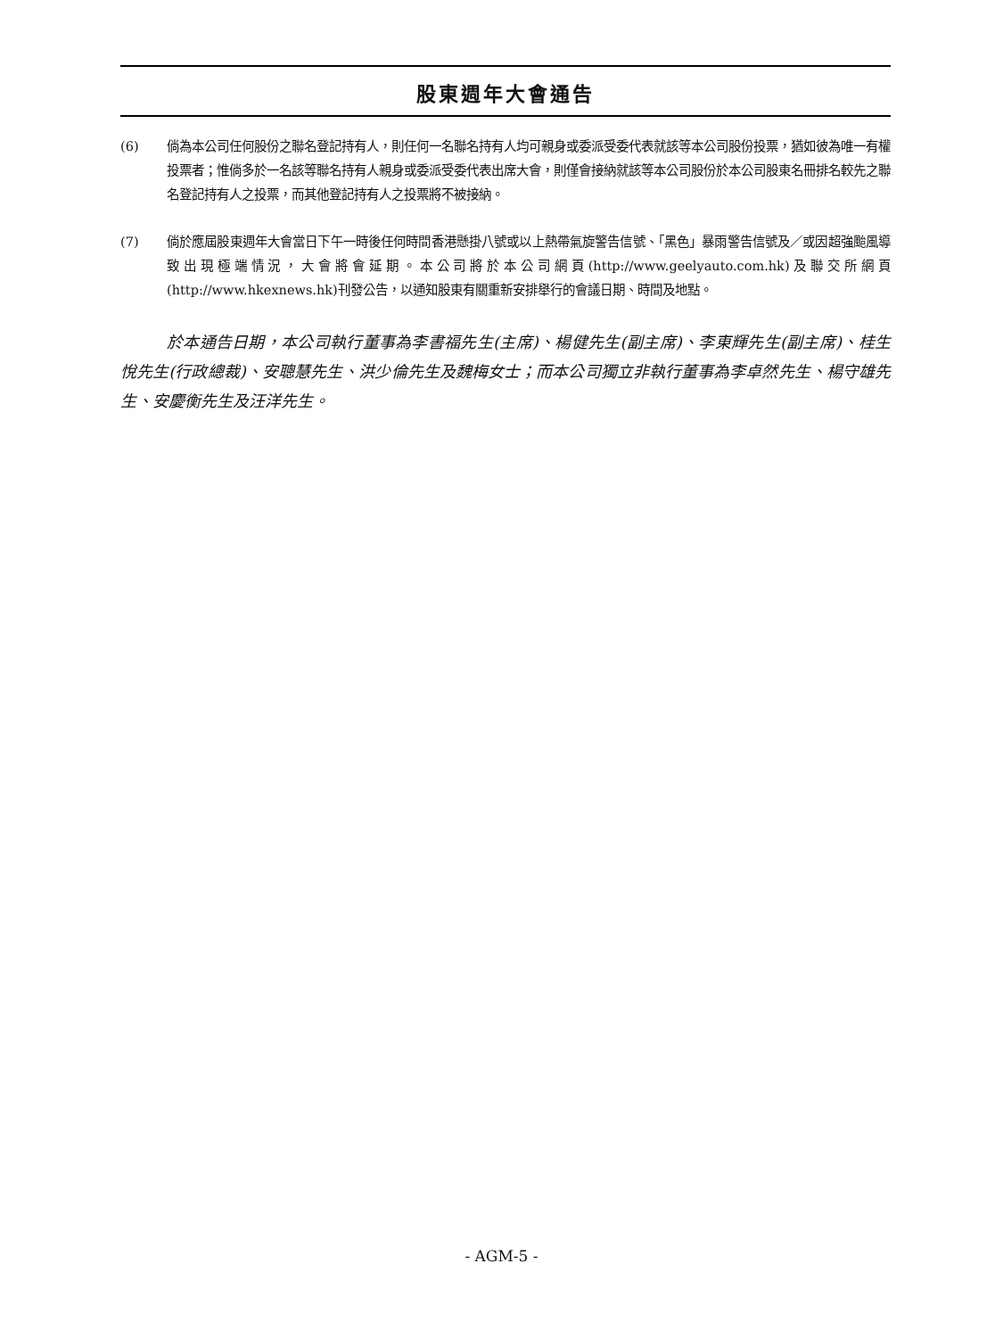股東週年大會通告
(6) 倘為本公司任何股份之聯名登記持有人，則任何一名聯名持有人均可親身或委派受委代表就該等本公司股份投票，猶如彼為唯一有權投票者；惟倘多於一名該等聯名持有人親身或委派受委代表出席大會，則僅會接納就該等本公司股份於本公司股東名冊排名較先之聯名登記持有人之投票，而其他登記持有人之投票將不被接納。
(7) 倘於應屆股東週年大會當日下午一時後任何時間香港懸掛八號或以上熱帶氣旋警告信號、「黑色」暴雨警告信號及／或因超強颱風導致出現極端情況，大會將會延期。本公司將於本公司網頁(http://www.geelyauto.com.hk)及聯交所網頁(http://www.hkexnews.hk)刊發公告，以通知股東有關重新安排舉行的會議日期、時間及地點。
於本通告日期，本公司執行董事為李書福先生(主席)、楊健先生(副主席)、李東輝先生(副主席)、桂生悅先生(行政總裁)、安聰慧先生、洪少倫先生及魏梅女士；而本公司獨立非執行董事為李卓然先生、楊守雄先生、安慶衡先生及汪洋先生。
- AGM-5 -